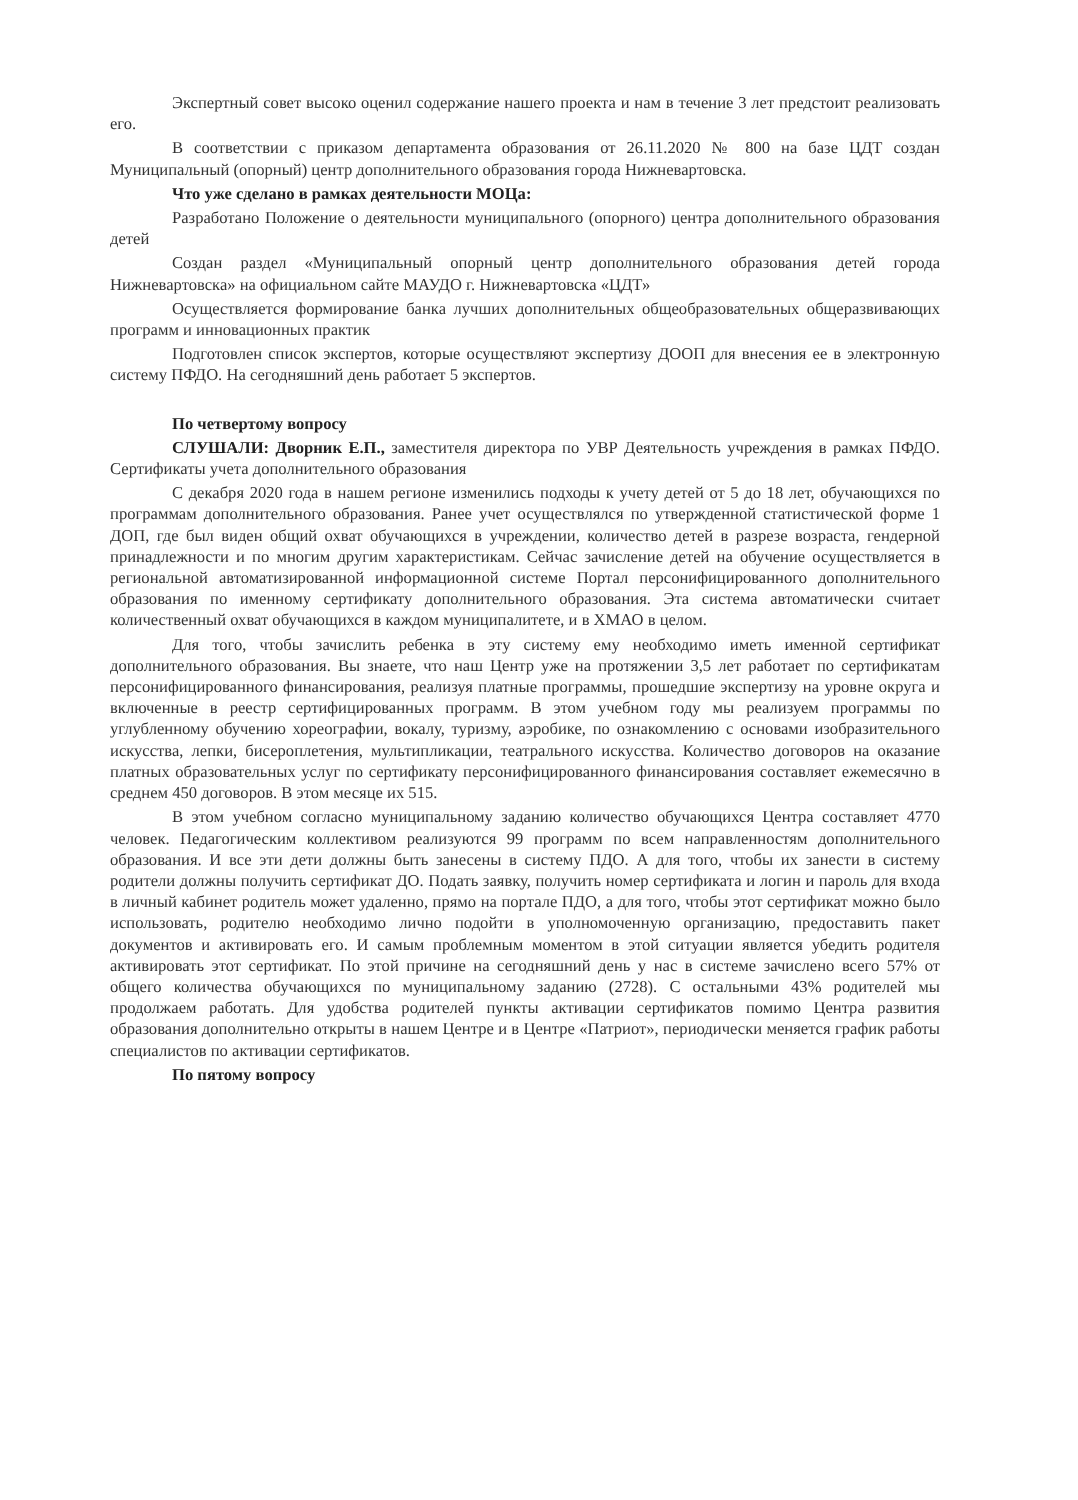Экспертный совет высоко оценил содержание нашего проекта и нам в течение 3 лет предстоит реализовать его.
В соответствии с приказом департамента образования от 26.11.2020 № 800 на базе ЦДТ создан Муниципальный (опорный) центр дополнительного образования города Нижневартовска.
Что уже сделано в рамках деятельности МОЦа:
Разработано Положение о деятельности муниципального (опорного) центра дополнительного образования детей
Создан раздел «Муниципальный опорный центр дополнительного образования детей города Нижневартовска» на официальном сайте МАУДО г. Нижневартовска «ЦДТ»
Осуществляется формирование банка лучших дополнительных общеобразовательных общеразвивающих программ и инновационных практик
Подготовлен список экспертов, которые осуществляют экспертизу ДООП для внесения ее в электронную систему ПФДО. На сегодняшний день работает 5 экспертов.
По четвертому вопросу
СЛУШАЛИ: Дворник Е.П., заместителя директора по УВР Деятельность учреждения в рамках ПФДО. Сертификаты учета дополнительного образования
С декабря 2020 года в нашем регионе изменились подходы к учету детей от 5 до 18 лет, обучающихся по программам дополнительного образования. Ранее учет осуществлялся по утвержденной статистической форме 1 ДОП, где был виден общий охват обучающихся в учреждении, количество детей в разрезе возраста, гендерной принадлежности и по многим другим характеристикам. Сейчас зачисление детей на обучение осуществляется в региональной автоматизированной информационной системе Портал персонифицированного дополнительного образования по именному сертификату дополнительного образования. Эта система автоматически считает количественный охват обучающихся в каждом муниципалитете, и в ХМАО в целом.
Для того, чтобы зачислить ребенка в эту систему ему необходимо иметь именной сертификат дополнительного образования. Вы знаете, что наш Центр уже на протяжении 3,5 лет работает по сертификатам персонифицированного финансирования, реализуя платные программы, прошедшие экспертизу на уровне округа и включенные в реестр сертифицированных программ. В этом учебном году мы реализуем программы по углубленному обучению хореографии, вокалу, туризму, аэробике, по ознакомлению с основами изобразительного искусства, лепки, бисероплетения, мультипликации, театрального искусства. Количество договоров на оказание платных образовательных услуг по сертификату персонифицированного финансирования составляет ежемесячно в среднем 450 договоров. В этом месяце их 515.
В этом учебном согласно муниципальному заданию количество обучающихся Центра составляет 4770 человек. Педагогическим коллективом реализуются 99 программ по всем направленностям дополнительного образования. И все эти дети должны быть занесены в систему ПДО. А для того, чтобы их занести в систему родители должны получить сертификат ДО. Подать заявку, получить номер сертификата и логин и пароль для входа в личный кабинет родитель может удаленно, прямо на портале ПДО, а для того, чтобы этот сертификат можно было использовать, родителю необходимо лично подойти в уполномоченную организацию, предоставить пакет документов и активировать его. И самым проблемным моментом в этой ситуации является убедить родителя активировать этот сертификат. По этой причине на сегодняшний день у нас в системе зачислено всего 57% от общего количества обучающихся по муниципальному заданию (2728). С остальными 43% родителей мы продолжаем работать. Для удобства родителей пункты активации сертификатов помимо Центра развития образования дополнительно открыты в нашем Центре и в Центре «Патриот», периодически меняется график работы специалистов по активации сертификатов.
По пятому вопросу